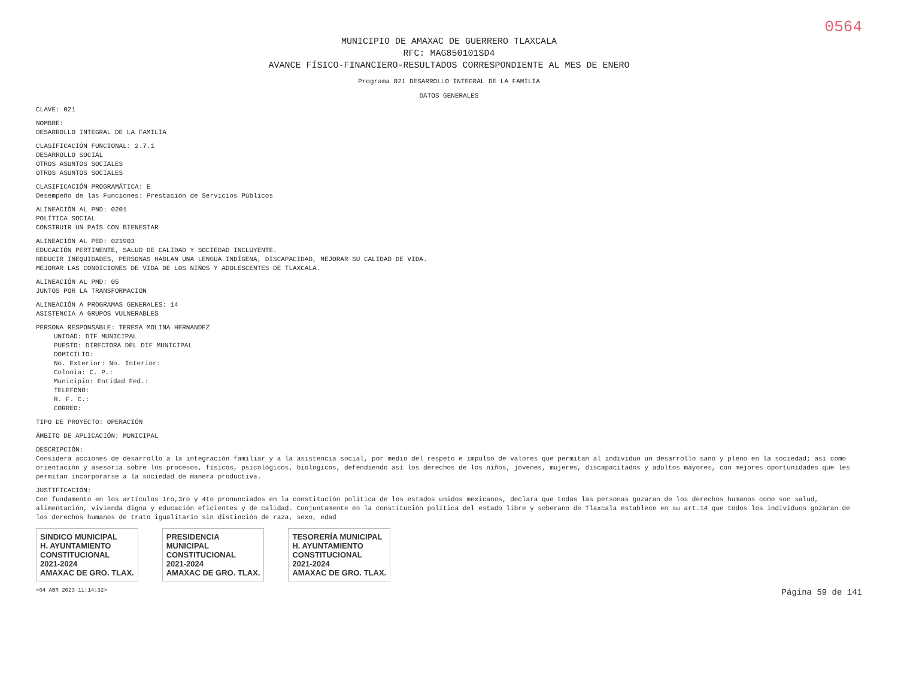0564
MUNICIPIO DE AMAXAC DE GUERRERO TLAXCALA
RFC: MAG850101SD4
AVANCE FÍSICO-FINANCIERO-RESULTADOS CORRESPONDIENTE AL MES DE ENERO
Programa 021 DESARROLLO INTEGRAL DE LA FAMILIA
DATOS GENERALES
CLAVE: 021
NOMBRE:
DESARROLLO INTEGRAL DE LA FAMILIA
CLASIFICACIÓN FUNCIONAL: 2.7.1
DESARROLLO SOCIAL
OTROS ASUNTOS SOCIALES
OTROS ASUNTOS SOCIALES
CLASIFICACIÓN PROGRAMÁTICA: E
Desempeño de las Funciones: Prestación de Servicios Públicos
ALINEACIÓN AL PND: 0201
POLÍTICA SOCIAL
CONSTRUIR UN PAÍS CON BIENESTAR
ALINEACIÓN AL PED: 021903
EDUCACIÓN PERTINENTE, SALUD DE CALIDAD Y SOCIEDAD INCLUYENTE.
REDUCIR INEQUIDADES, PERSONAS HABLAN UNA LENGUA INDÍGENA, DISCAPACIDAD, MEJORAR SU CALIDAD DE VIDA.
MEJORAR LAS CONDICIONES DE VIDA DE LOS NIÑOS Y ADOLESCENTES DE TLAXCALA.
ALINEACIÓN AL PMD: 05
JUNTOS POR LA TRANSFORMACION
ALINEACIÓN A PROGRAMAS GENERALES: 14
ASISTENCIA A GRUPOS VULNERABLES
PERSONA RESPONSABLE: TERESA MOLINA HERNANDEZ
UNIDAD: DIF MUNICIPAL
PUESTO: DIRECTORA DEL DIF MUNICIPAL
DOMICILIO:
No. Exterior: No. Interior:
Colonia: C. P.:
Municipio: Entidad Fed.:
TELEFONO:
R. F. C.:
CORREO:
TIPO DE PROYECTO: OPERACIÓN
ÁMBITO DE APLICACIÓN: MUNICIPAL
DESCRIPCIÓN:
Considera acciones de desarrollo a la integración familiar y a la asistencia social, por medio del respeto e impulso de valores que permitan al individuo un desarrollo sano y pleno en la sociedad; así como orientación y asesoría sobre los procesos, físicos, psicológicos, biologicos, defendiendo así los derechos de los niños, jóvenes, mujeres, discapacitados y adultos mayores, con mejores oportunidades que les permitan incorporarse a la sociedad de manera productiva.
JUSTIFICACIÓN:
Con fundamento en los artículos 1ro,3ro y 4to pronunciados en la constitución política de los estados unidos mexicanos, declara que todas las personas gozaran de los derechos humanos como son salud, alimentación, vivienda digna y educación eficientes y de calidad. Conjuntamente en la constitución política del estado libre y soberano de Tlaxcala establece en su art.14 que todos los individuos gozaran de los derechos humanos de trato igualitario sin distinción de raza, sexo, edad
SINDICO MUNICIPAL
H. AYUNTAMIENTO
CONSTITUCIONAL
2021-2024
AMAXAC DE GRO. TLAX.
PRESIDENCIA
MUNICIPAL
CONSTITUCIONAL
2021-2024
AMAXAC DE GRO. TLAX.
TESORERÍA MUNICIPAL
H. AYUNTAMIENTO
CONSTITUCIONAL
2021-2024
AMAXAC DE GRO. TLAX.
<04 ABR 2023 11:14:32> Página 59 de 141